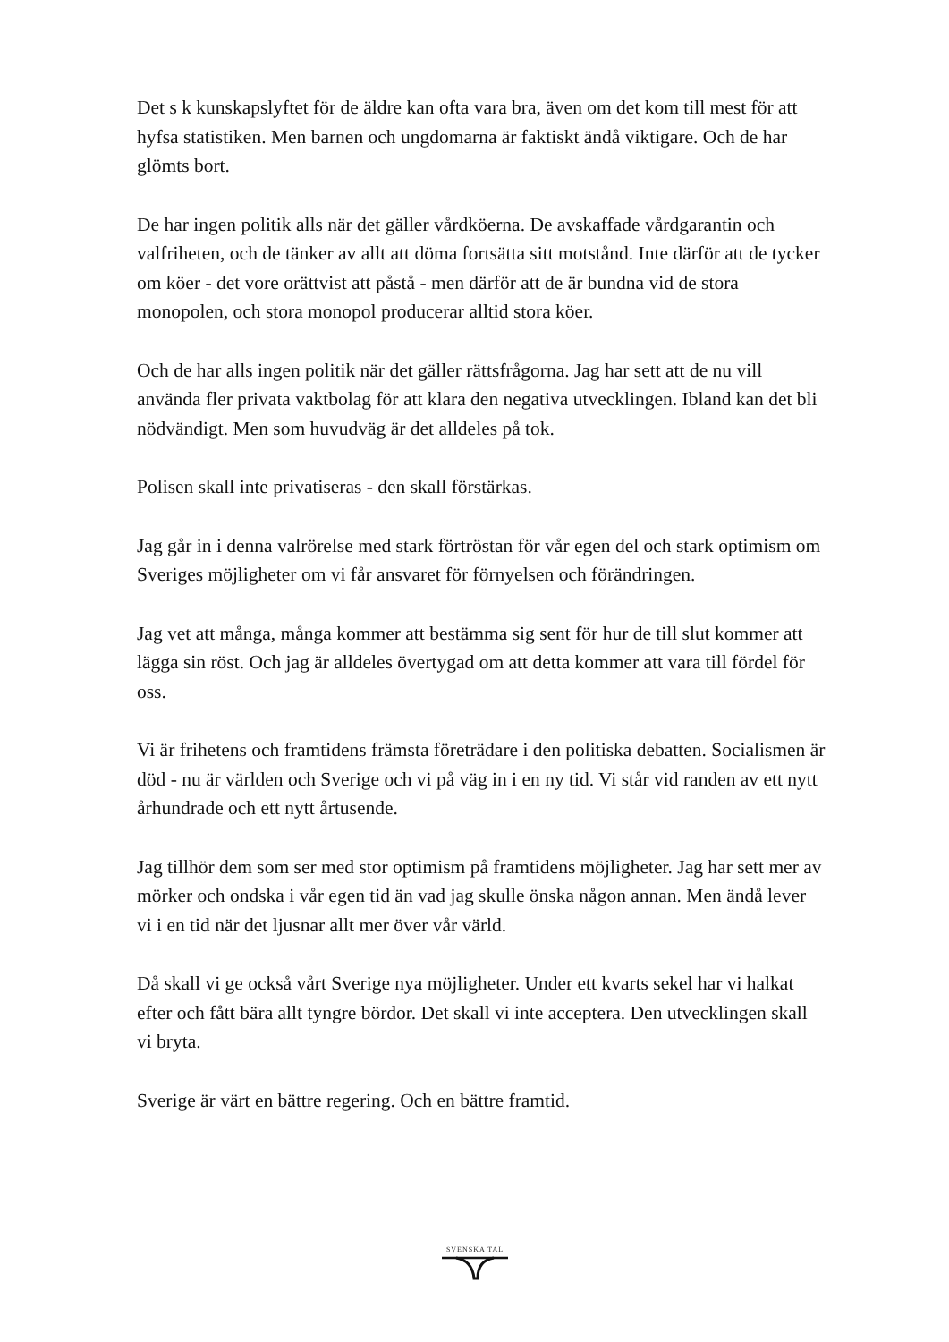Det s k kunskapslyftet för de äldre kan ofta vara bra, även om det kom till mest för att hyfsa statistiken. Men barnen och ungdomarna är faktiskt ändå viktigare. Och de har glömts bort.
De har ingen politik alls när det gäller vårdköerna. De avskaffade vårdgarantin och valfriheten, och de tänker av allt att döma fortsätta sitt motstånd. Inte därför att de tycker om köer - det vore orättvist att påstå - men därför att de är bundna vid de stora monopolen, och stora monopol producerar alltid stora köer.
Och de har alls ingen politik när det gäller rättsfrågorna. Jag har sett att de nu vill använda fler privata vaktbolag för att klara den negativa utvecklingen. Ibland kan det bli nödvändigt. Men som huvudväg är det alldeles på tok.
Polisen skall inte privatiseras - den skall förstärkas.
Jag går in i denna valrörelse med stark förtröstan för vår egen del och stark optimism om Sveriges möjligheter om vi får ansvaret för förnyelsen och förändringen.
Jag vet att många, många kommer att bestämma sig sent för hur de till slut kommer att lägga sin röst. Och jag är alldeles övertygad om att detta kommer att vara till fördel för oss.
Vi är frihetens och framtidens främsta företrädare i den politiska debatten. Socialismen är död - nu är världen och Sverige och vi på väg in i en ny tid. Vi står vid randen av ett nytt århundrade och ett nytt årtusende.
Jag tillhör dem som ser med stor optimism på framtidens möjligheter. Jag har sett mer av mörker och ondska i vår egen tid än vad jag skulle önska någon annan. Men ändå lever vi i en tid när det ljusnar allt mer över vår värld.
Då skall vi ge också vårt Sverige nya möjligheter. Under ett kvarts sekel har vi halkat efter och fått bära allt tyngre bördor. Det skall vi inte acceptera. Den utvecklingen skall vi bryta.
Sverige är värt en bättre regering. Och en bättre framtid.
SVENSKA TAL